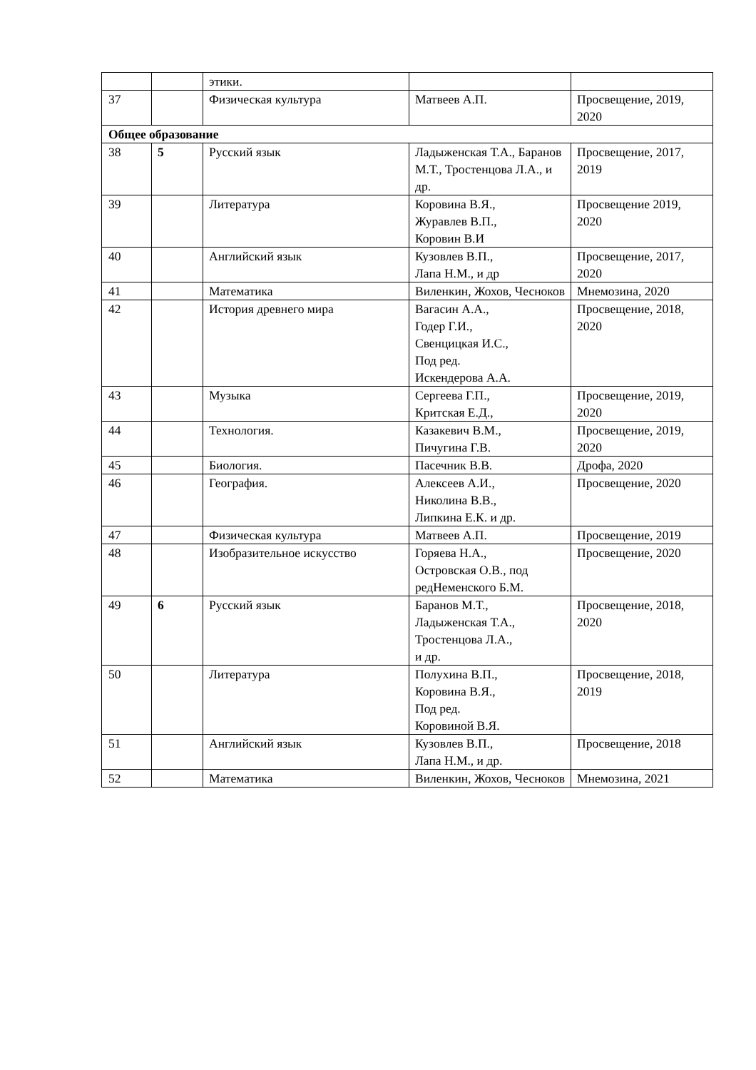| | | этики. | | |
| 37 | | Физическая культура | Матвеев А.П. | Просвещение, 2019, 2020 |
| Общее образование | | | | |
| 38 | 5 | Русский язык | Ладыженская Т.А., Баранов М.Т., Тростенцова Л.А., и др. | Просвещение, 2017, 2019 |
| 39 | | Литература | Коровина В.Я., Журавлев В.П., Коровин В.И | Просвещение 2019, 2020 |
| 40 | | Английский язык | Кузовлев В.П., Лапа Н.М., и др | Просвещение, 2017, 2020 |
| 41 | | Математика | Виленкин, Жохов, Чесноков | Мнемозина, 2020 |
| 42 | | История древнего мира | Вагасин А.А., Годер Г.И., Свенцицкая И.С., Под ред. Искендерова А.А. | Просвещение, 2018, 2020 |
| 43 | | Музыка | Сергеева Г.П., Критская Е.Д., | Просвещение, 2019, 2020 |
| 44 | | Технология. | Казакевич В.М., Пичугина Г.В. | Просвещение, 2019, 2020 |
| 45 | | Биология. | Пасечник В.В. | Дрофа, 2020 |
| 46 | | География. | Алексеев А.И., Николина В.В., Липкина Е.К. и др. | Просвещение, 2020 |
| 47 | | Физическая культура | Матвеев А.П. | Просвещение, 2019 |
| 48 | | Изобразительное искусство | Горяева Н.А., Островская О.В., под редНеменского Б.М. | Просвещение, 2020 |
| 49 | 6 | Русский язык | Баранов М.Т., Ладыженская Т.А., Тростенцова Л.А., и др. | Просвещение, 2018, 2020 |
| 50 | | Литература | Полухина В.П., Коровина В.Я., Под ред. Коровиной В.Я. | Просвещение, 2018, 2019 |
| 51 | | Английский язык | Кузовлев В.П., Лапа Н.М., и др. | Просвещение, 2018 |
| 52 | | Математика | Виленкин, Жохов, Чесноков | Мнемозина, 2021 |